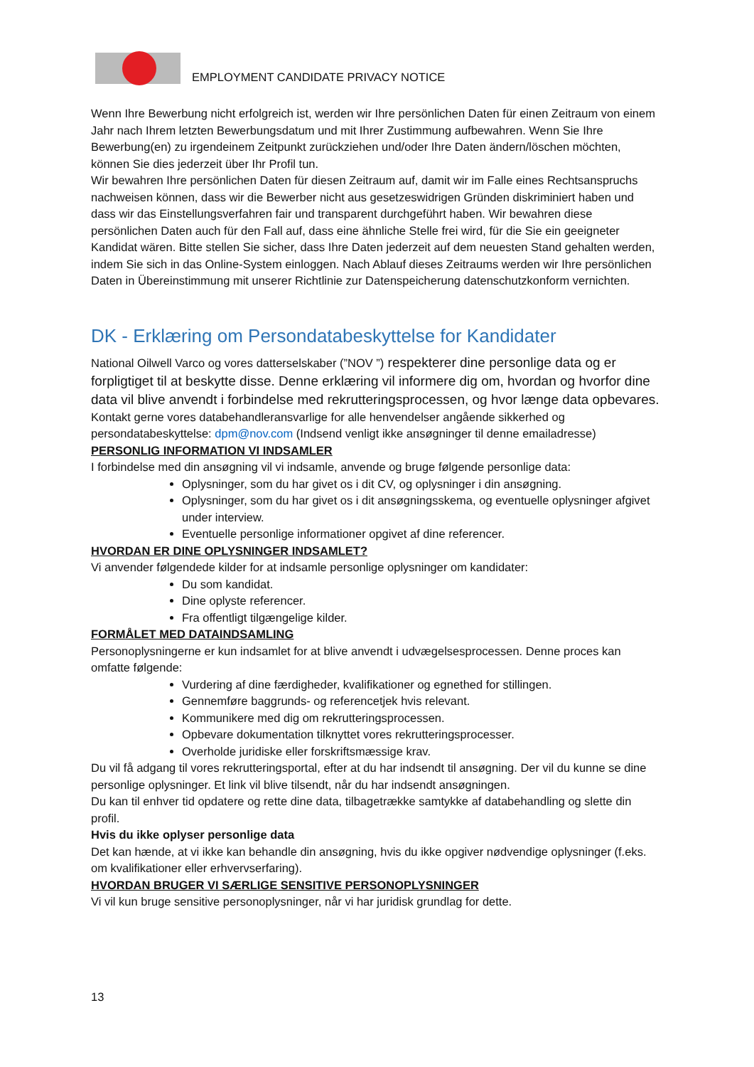EMPLOYMENT CANDIDATE PRIVACY NOTICE
Wenn Ihre Bewerbung nicht erfolgreich ist, werden wir Ihre persönlichen Daten für einen Zeitraum von einem Jahr nach Ihrem letzten Bewerbungsdatum und mit Ihrer Zustimmung aufbewahren. Wenn Sie Ihre Bewerbung(en) zu irgendeinem Zeitpunkt zurückziehen und/oder Ihre Daten ändern/löschen möchten, können Sie dies jederzeit über Ihr Profil tun.
Wir bewahren Ihre persönlichen Daten für diesen Zeitraum auf, damit wir im Falle eines Rechtsanspruchs nachweisen können, dass wir die Bewerber nicht aus gesetzeswidrigen Gründen diskriminiert haben und dass wir das Einstellungsverfahren fair und transparent durchgeführt haben. Wir bewahren diese persönlichen Daten auch für den Fall auf, dass eine ähnliche Stelle frei wird, für die Sie ein geeigneter Kandidat wären. Bitte stellen Sie sicher, dass Ihre Daten jederzeit auf dem neuesten Stand gehalten werden, indem Sie sich in das Online-System einloggen. Nach Ablauf dieses Zeitraums werden wir Ihre persönlichen Daten in Übereinstimmung mit unserer Richtlinie zur Datenspeicherung datenschutzkonform vernichten.
DK - Erklæring om Persondatabeskyttelse for Kandidater
National Oilwell Varco og vores datterselskaber (”NOV ”) respekterer dine personlige data og er forpligtiget til at beskytte disse. Denne erklæring vil informere dig om, hvordan og hvorfor dine data vil blive anvendt i forbindelse med rekrutteringsprocessen, og hvor længe data opbevares.
Kontakt gerne vores databehandleransvarlige for alle henvendelser angående sikkerhed og persondatabeskyttelse: dpm@nov.com (Indsend venligt ikke ansøgninger til denne emailadresse)
PERSONLIG INFORMATION VI INDSAMLER
I forbindelse med din ansøgning vil vi indsamle, anvende og bruge følgende personlige data:
Oplysninger, som du har givet os i dit CV, og oplysninger i din ansøgning.
Oplysninger, som du har givet os i dit ansøgningsskema, og eventuelle oplysninger afgivet under interview.
Eventuelle personlige informationer opgivet af dine referencer.
HVORDAN ER DINE OPLYSNINGER INDSAMLET?
Vi anvender følgendede kilder for at indsamle personlige oplysninger om kandidater:
Du som kandidat.
Dine oplyste referencer.
Fra offentligt tilgængelige kilder.
FORMÅLET MED DATAINDSAMLING
Personoplysningerne er kun indsamlet for at blive anvendt i udvægelsesprocessen. Denne proces kan omfatte følgende:
Vurdering af dine færdigheder, kvalifikationer og egnethed for stillingen.
Gennemføre baggrunds- og referencetjek hvis relevant.
Kommunikere med dig om rekrutteringsprocessen.
Opbevare dokumentation tilknyttet vores rekrutteringsprocesser.
Overholde juridiske eller forskriftsmæssige krav.
Du vil få adgang til vores rekrutteringsportal, efter at du har indsendt til ansøgning. Der vil du kunne se dine personlige oplysninger. Et link vil blive tilsendt, når du har indsendt ansøgningen.
Du kan til enhver tid opdatere og rette dine data, tilbagetrække samtykke af databehandling og slette din profil.
Hvis du ikke oplyser personlige data
Det kan hænde, at vi ikke kan behandle din ansøgning, hvis du ikke opgiver nødvendige oplysninger (f.eks. om kvalifikationer eller erhvervserfaring).
HVORDAN BRUGER VI SÆRLIGE SENSITIVE PERSONOPLYSNINGER
Vi vil kun bruge sensitive personoplysninger, når vi har juridisk grundlag for dette.
13